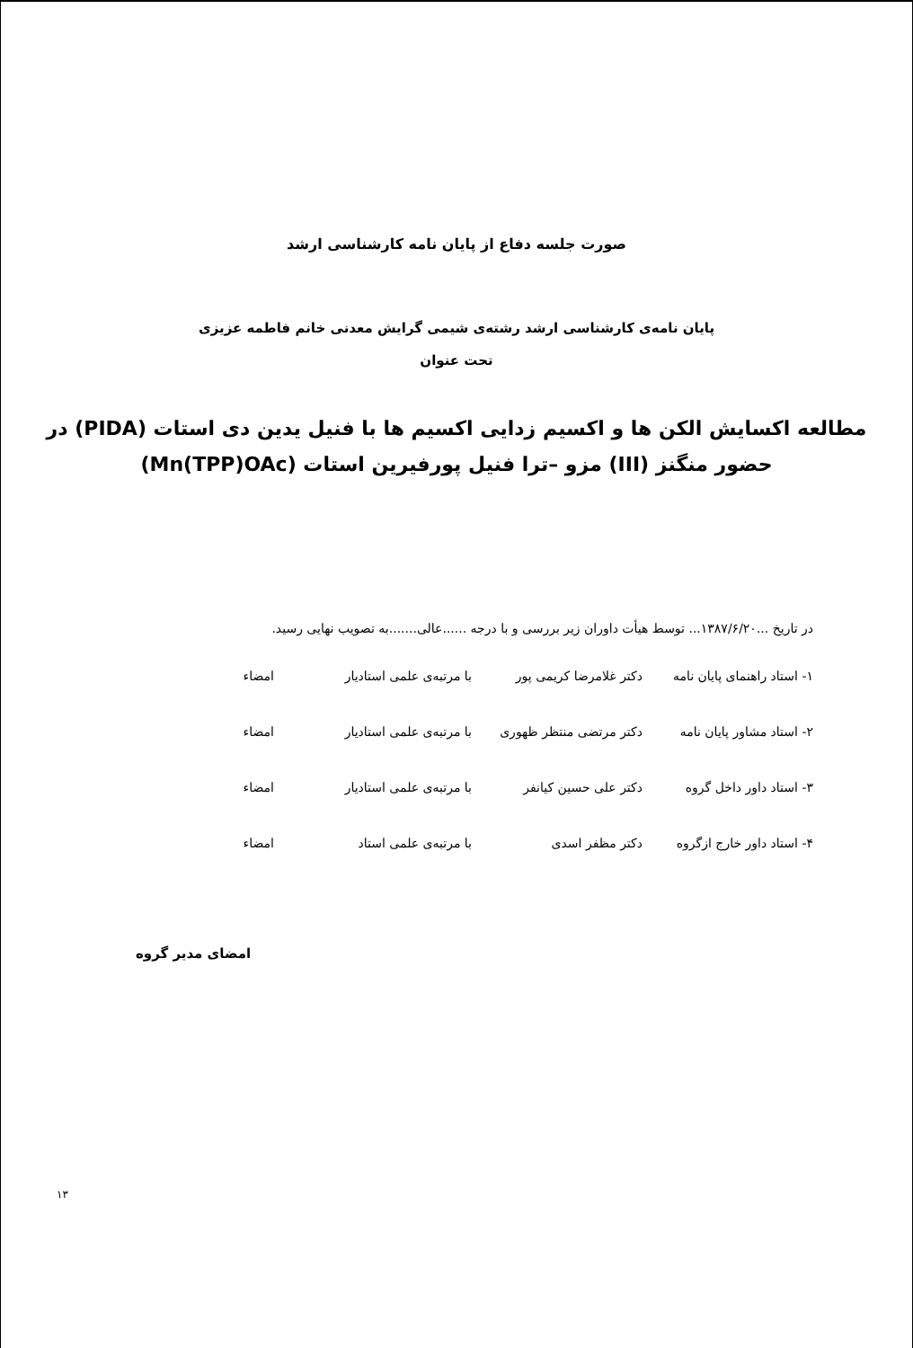صورت جلسه دفاع از پایان نامه کارشناسی ارشد
پایان نامه‌ی کارشناسی ارشد رشته‌ی شیمی گرایش معدنی خانم فاطمه عزیزی
تحت عنوان
مطالعه اکسایش الکن ها و اکسیم زدایی اکسیم ها با فنیل یدین دی استات (PIDA) در
حضور منگنز (III) مزو –ترا فنیل پورفیرین استات (Mn(TPP)OAc)
در تاریخ ...۱۳۸۷/۶/۲۰... توسط هیأت داوران زیر بررسی و با درجه ......عالی.......به تصویب نهایی رسید.
۱- استاد راهنمای پایان نامه دکتر غلامرضا کریمی پور با مرتبه‌ی علمی استادیار امضاء
۲- استاد مشاور پایان نامه دکتر مرتضی منتظر ظهوری با مرتبه‌ی علمی استادیار امضاء
۳- استاد داور داخل گروه دکتر علی حسین کیانفر با مرتبه‌ی علمی استادیار امضاء
۴- استاد داور خارج ازگروه دکتر مظفر اسدی با مرتبه‌ی علمی استاد امضاء
امضای مدیر گروه
۱۳